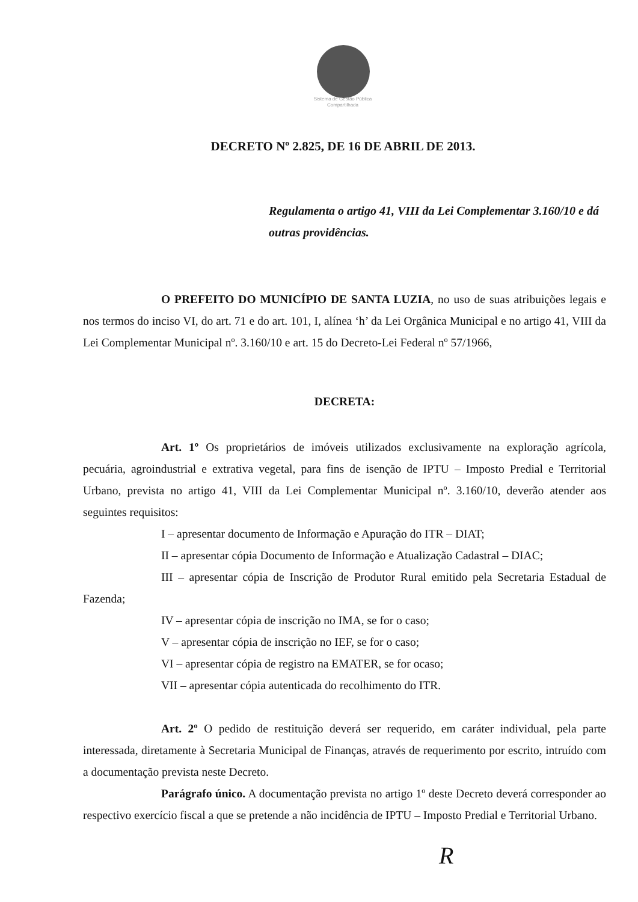Sistema de Gestão Pública Compartilhada
DECRETO Nº 2.825, DE 16 DE ABRIL DE 2013.
Regulamenta o artigo 41, VIII da Lei Complementar 3.160/10 e dá outras providências.
O PREFEITO DO MUNICÍPIO DE SANTA LUZIA, no uso de suas atribuições legais e nos termos do inciso VI, do art. 71 e do art. 101, I, alínea ‘h’ da Lei Orgânica Municipal e no artigo 41, VIII da Lei Complementar Municipal nº. 3.160/10 e art. 15 do Decreto-Lei Federal nº 57/1966,
DECRETA:
Art. 1º Os proprietários de imóveis utilizados exclusivamente na exploração agrícola, pecuária, agroindustrial e extrativa vegetal, para fins de isenção de IPTU – Imposto Predial e Territorial Urbano, prevista no artigo 41, VIII da Lei Complementar Municipal nº. 3.160/10, deverão atender aos seguintes requisitos:
I – apresentar documento de Informação e Apuração do ITR – DIAT;
II – apresentar cópia Documento de Informação e Atualização Cadastral – DIAC;
III – apresentar cópia de Inscrição de Produtor Rural emitido pela Secretaria Estadual de Fazenda;
IV – apresentar cópia de inscrição no IMA, se for o caso;
V – apresentar cópia de inscrição no IEF, se for o caso;
VI – apresentar cópia de registro na EMATER, se for ocaso;
VII – apresentar cópia autenticada do recolhimento do ITR.
Art. 2º O pedido de restituição deverá ser requerido, em caráter individual, pela parte interessada, diretamente à Secretaria Municipal de Finanças, através de requerimento por escrito, intruído com a documentação prevista neste Decreto.
Parágrafo único. A documentação prevista no artigo 1º deste Decreto deverá corresponder ao respectivo exercício fiscal a que se pretende a não incidência de IPTU – Imposto Predial e Territorial Urbano.
R